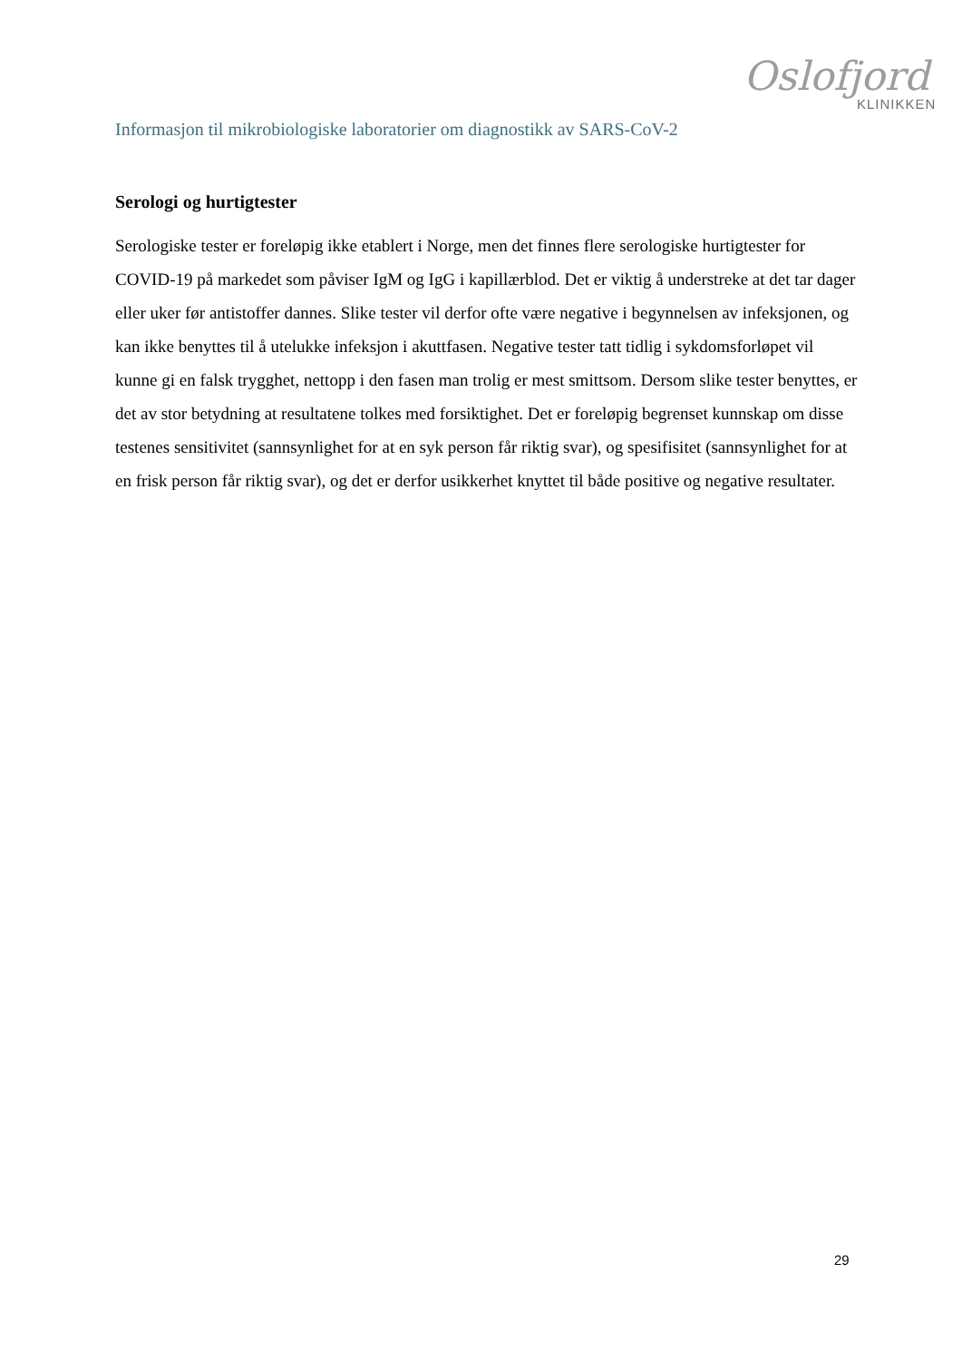Oslofjord
KLINIKKEN
Informasjon til mikrobiologiske laboratorier om diagnostikk av SARS-CoV-2
Serologi og hurtigtester
Serologiske tester er foreløpig ikke etablert i Norge, men det finnes flere serologiske hurtigtester for COVID-19 på markedet som påviser IgM og IgG i kapillærblod. Det er viktig å understreke at det tar dager eller uker før antistoffer dannes. Slike tester vil derfor ofte være negative i begynnelsen av infeksjonen, og kan ikke benyttes til å utelukke infeksjon i akuttfasen. Negative tester tatt tidlig i sykdomsforløpet vil kunne gi en falsk trygghet, nettopp i den fasen man trolig er mest smittsom. Dersom slike tester benyttes, er det av stor betydning at resultatene tolkes med forsiktighet. Det er foreløpig begrenset kunnskap om disse testenes sensitivitet (sannsynlighet for at en syk person får riktig svar), og spesifisitet (sannsynlighet for at en frisk person får riktig svar), og det er derfor usikkerhet knyttet til både positive og negative resultater.
29